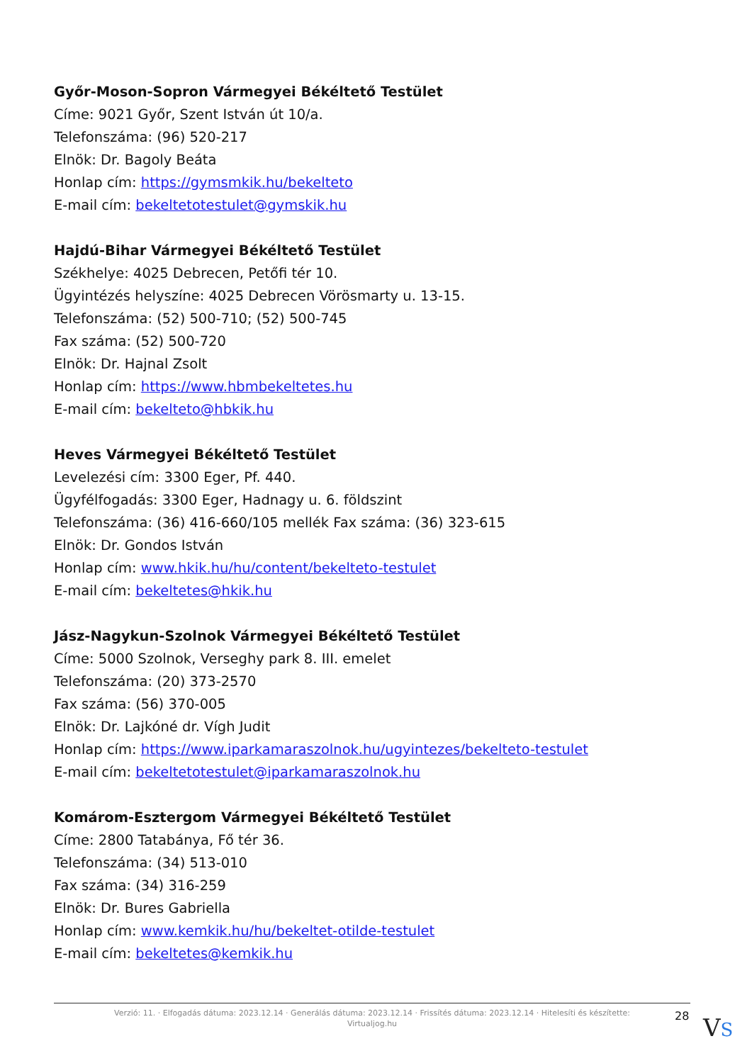Győr-Moson-Sopron Vármegyei Békéltető Testület
Címe: 9021 Győr, Szent István út 10/a.
Telefonszáma: (96) 520-217
Elnök: Dr. Bagoly Beáta
Honlap cím: https://gymsmkik.hu/bekelteto
E-mail cím: bekeltetotestulet@gymskik.hu
Hajdú-Bihar Vármegyei Békéltető Testület
Székhelye: 4025 Debrecen, Petőfi tér 10.
Ügyintézés helyszíne: 4025 Debrecen Vörösmarty u. 13-15.
Telefonszáma: (52) 500-710; (52) 500-745
Fax száma: (52) 500-720
Elnök: Dr. Hajnal Zsolt
Honlap cím: https://www.hbmbekeltetes.hu
E-mail cím: bekelteto@hbkik.hu
Heves Vármegyei Békéltető Testület
Levelezési cím: 3300 Eger, Pf. 440.
Ügyfélfogadás: 3300 Eger, Hadnagy u. 6. földszint
Telefonszáma: (36) 416-660/105 mellék Fax száma: (36) 323-615
Elnök: Dr. Gondos István
Honlap cím: www.hkik.hu/hu/content/bekelteto-testulet
E-mail cím: bekeltetes@hkik.hu
Jász-Nagykun-Szolnok Vármegyei Békéltető Testület
Címe: 5000 Szolnok, Verseghy park 8. III. emelet
Telefonszáma: (20) 373-2570
Fax száma: (56) 370-005
Elnök: Dr. Lajkóné dr. Vígh Judit
Honlap cím: https://www.iparkamaraszolnok.hu/ugyintezes/bekelteto-testulet
E-mail cím: bekeltetotestulet@iparkamaraszolnok.hu
Komárom-Esztergom Vármegyei Békéltető Testület
Címe: 2800 Tatabánya, Fő tér 36.
Telefonszáma: (34) 513-010
Fax száma: (34) 316-259
Elnök: Dr. Bures Gabriella
Honlap cím: www.kemkik.hu/hu/bekeltet-otilde-testulet
E-mail cím: bekeltetes@kemkik.hu
Verzió: 11. · Elfogadás dátuma: 2023.12.14 · Generálás dátuma: 2023.12.14 · Frissítés dátuma: 2023.12.14 · Hitelesíti és készítette:
Virtualjog.hu
28 VS